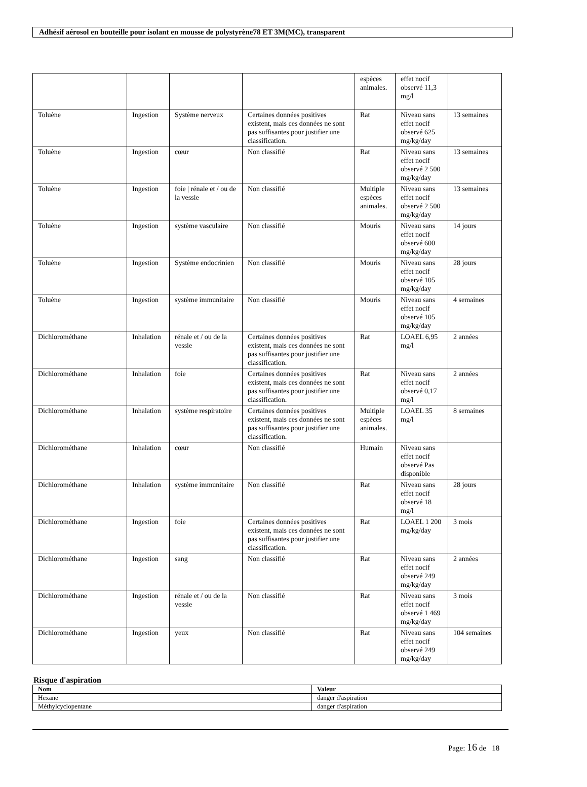Adhésif aérosol en bouteille pour isolant en mousse de polystyrène78 ET 3M(MC), transparent
| | | | | espèces animales. | effet nocif observé 11,3 mg/l | |
| Toluène | Ingestion | Système nerveux | Certaines données positives existent, mais ces données ne sont pas suffisantes pour justifier une classification. | Rat | Niveau sans effet nocif observé 625 mg/kg/day | 13 semaines |
| Toluène | Ingestion | cœur | Non classifié | Rat | Niveau sans effet nocif observé 2 500 mg/kg/day | 13 semaines |
| Toluène | Ingestion | foie / rénale et / ou de la vessie | Non classifié | Multiple espèces animales. | Niveau sans effet nocif observé 2 500 mg/kg/day | 13 semaines |
| Toluène | Ingestion | système vasculaire | Non classifié | Mouris | Niveau sans effet nocif observé 600 mg/kg/day | 14 jours |
| Toluène | Ingestion | Système endocrinien | Non classifié | Mouris | Niveau sans effet nocif observé 105 mg/kg/day | 28 jours |
| Toluène | Ingestion | système immunitaire | Non classifié | Mouris | Niveau sans effet nocif observé 105 mg/kg/day | 4 semaines |
| Dichlorométhane | Inhalation | rénale et / ou de la vessie | Certaines données positives existent, mais ces données ne sont pas suffisantes pour justifier une classification. | Rat | LOAEL 6,95 mg/l | 2 années |
| Dichlorométhane | Inhalation | foie | Certaines données positives existent, mais ces données ne sont pas suffisantes pour justifier une classification. | Rat | Niveau sans effet nocif observé 0,17 mg/l | 2 années |
| Dichlorométhane | Inhalation | système respiratoire | Certaines données positives existent, mais ces données ne sont pas suffisantes pour justifier une classification. | Multiple espèces animales. | LOAEL 35 mg/l | 8 semaines |
| Dichlorométhane | Inhalation | cœur | Non classifié | Humain | Niveau sans effet nocif observé Pas disponible | |
| Dichlorométhane | Inhalation | système immunitaire | Non classifié | Rat | Niveau sans effet nocif observé 18 mg/l | 28 jours |
| Dichlorométhane | Ingestion | foie | Certaines données positives existent, mais ces données ne sont pas suffisantes pour justifier une classification. | Rat | LOAEL 1 200 mg/kg/day | 3 mois |
| Dichlorométhane | Ingestion | sang | Non classifié | Rat | Niveau sans effet nocif observé 249 mg/kg/day | 2 années |
| Dichlorométhane | Ingestion | rénale et / ou de la vessie | Non classifié | Rat | Niveau sans effet nocif observé 1 469 mg/kg/day | 3 mois |
| Dichlorométhane | Ingestion | yeux | Non classifié | Rat | Niveau sans effet nocif observé 249 mg/kg/day | 104 semaines |
Risque d'aspiration
| Nom | Valeur |
| --- | --- |
| Hexane | danger d'aspiration |
| Méthylcyclopentane | danger d'aspiration |
Page: 16 de 18